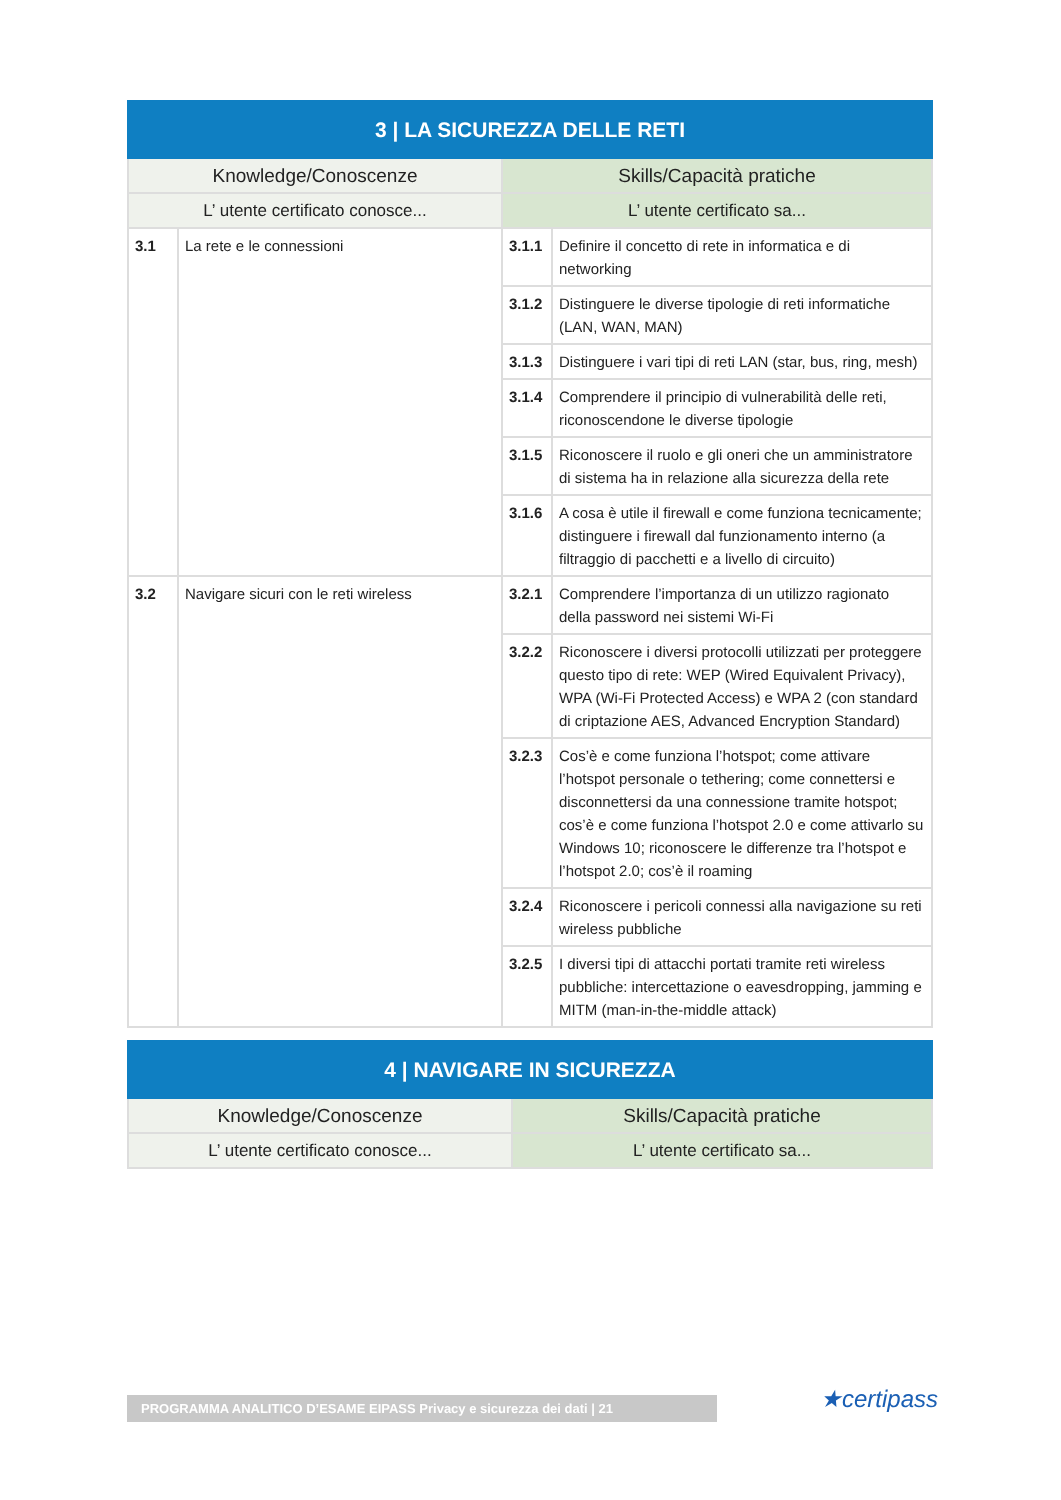| 3 / LA SICUREZZA DELLE RETI | | | |
| --- | --- | --- | --- |
| Knowledge/Conoscenze | | Skills/Capacità pratiche | |
| L’ utente certificato conosce... | | L’ utente certificato sa... | |
| 3.1 | La rete e le connessioni | 3.1.1 | Definire il concetto di rete in informatica e di networking |
| | | 3.1.2 | Distinguere le diverse tipologie di reti informatiche (LAN, WAN, MAN) |
| | | 3.1.3 | Distinguere i vari tipi di reti LAN (star, bus, ring, mesh) |
| | | 3.1.4 | Comprendere il principio di vulnerabilità delle reti, riconoscendone le diverse tipologie |
| | | 3.1.5 | Riconoscere il ruolo e gli oneri che un amministratore di sistema ha in relazione alla sicurezza della rete |
| | | 3.1.6 | A cosa è utile il firewall e come funziona tecnicamente; distinguere i firewall dal funzionamento interno (a filtraggio di pacchetti e a livello di circuito) |
| 3.2 | Navigare sicuri con le reti wireless | 3.2.1 | Comprendere l’importanza di un utilizzo ragionato della password nei sistemi Wi-Fi |
| | | 3.2.2 | Riconoscere i diversi protocolli utilizzati per proteggere questo tipo di rete: WEP (Wired Equivalent Privacy), WPA (Wi-Fi Protected Access) e WPA 2 (con standard di criptazione AES, Advanced Encryption Standard) |
| | | 3.2.3 | Cos’è e come funziona l’hotspot; come attivare l’hotspot personale o tethering; come connettersi e disconnettersi da una connessione tramite hotspot; cos’è e come funziona l’hotspot 2.0 e come attivarlo su Windows 10; riconoscere le differenze tra l’hotspot e l’hotspot 2.0; cos’è il roaming |
| | | 3.2.4 | Riconoscere i pericoli connessi alla navigazione su reti wireless pubbliche |
| | | 3.2.5 | I diversi tipi di attacchi portati tramite reti wireless pubbliche: intercettazione o eavesdropping, jamming e MITM (man-in-the-middle attack) |
| 4 / NAVIGARE IN SICUREZZA | |
| --- | --- |
| Knowledge/Conoscenze | Skills/Capacità pratiche |
| L’ utente certificato conosce... | L’ utente certificato sa... |
PROGRAMMA ANALITICO D’ESAME EIPASS Privacy e sicurezza dei dati | 21 ★certipass